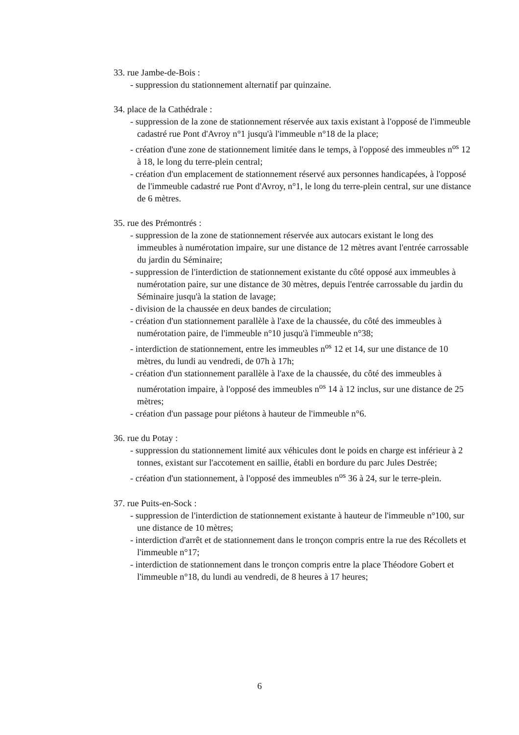33. rue Jambe-de-Bois :
- suppression du stationnement alternatif par quinzaine.
34. place de la Cathédrale :
- suppression de la zone de stationnement réservée aux taxis existant à l'opposé de l'immeuble cadastré rue Pont d'Avroy n°1 jusqu'à l'immeuble n°18 de la place;
- création d'une zone de stationnement limitée dans le temps, à l'opposé des immeubles n<sup>os</sup> 12 à 18, le long du terre-plein central;
- création d'un emplacement de stationnement réservé aux personnes handicapées, à l'opposé de l'immeuble cadastré rue Pont d'Avroy, n°1, le long du terre-plein central, sur une distance de 6 mètres.
35. rue des Prémontrés :
- suppression de la zone de stationnement réservée aux autocars existant le long des immeubles à numérotation impaire, sur une distance de 12 mètres avant l'entrée carrossable du jardin du Séminaire;
- suppression de l'interdiction de stationnement existante du côté opposé aux immeubles à numérotation paire, sur une distance de 30 mètres, depuis l'entrée carrossable du jardin du Séminaire jusqu'à la station de lavage;
- division de la chaussée en deux bandes de circulation;
- création d'un stationnement parallèle à l'axe de la chaussée, du côté des immeubles à numérotation paire, de l'immeuble n°10 jusqu'à l'immeuble n°38;
- interdiction de stationnement, entre les immeubles n<sup>os</sup> 12 et 14, sur une distance de 10 mètres, du lundi au vendredi, de 07h à 17h;
- création d'un stationnement parallèle à l'axe de la chaussée, du côté des immeubles à numérotation impaire, à l'opposé des immeubles n<sup>os</sup> 14 à 12 inclus, sur une distance de 25 mètres;
- création d'un passage pour piétons à hauteur de l'immeuble n°6.
36. rue du Potay :
- suppression du stationnement limité aux véhicules dont le poids en charge est inférieur à 2 tonnes, existant sur l'accotement en saillie, établi en bordure du parc Jules Destrée;
- création d'un stationnement, à l'opposé des immeubles n<sup>os</sup> 36 à 24, sur le terre-plein.
37. rue Puits-en-Sock :
- suppression de l'interdiction de stationnement existante à hauteur de l'immeuble n°100, sur une distance de 10 mètres;
- interdiction d'arrêt et de stationnement dans le tronçon compris entre la rue des Récollets et l'immeuble n°17;
- interdiction de stationnement dans le tronçon compris entre la place Théodore Gobert et l'immeuble n°18, du lundi au vendredi, de 8 heures à 17 heures;
6